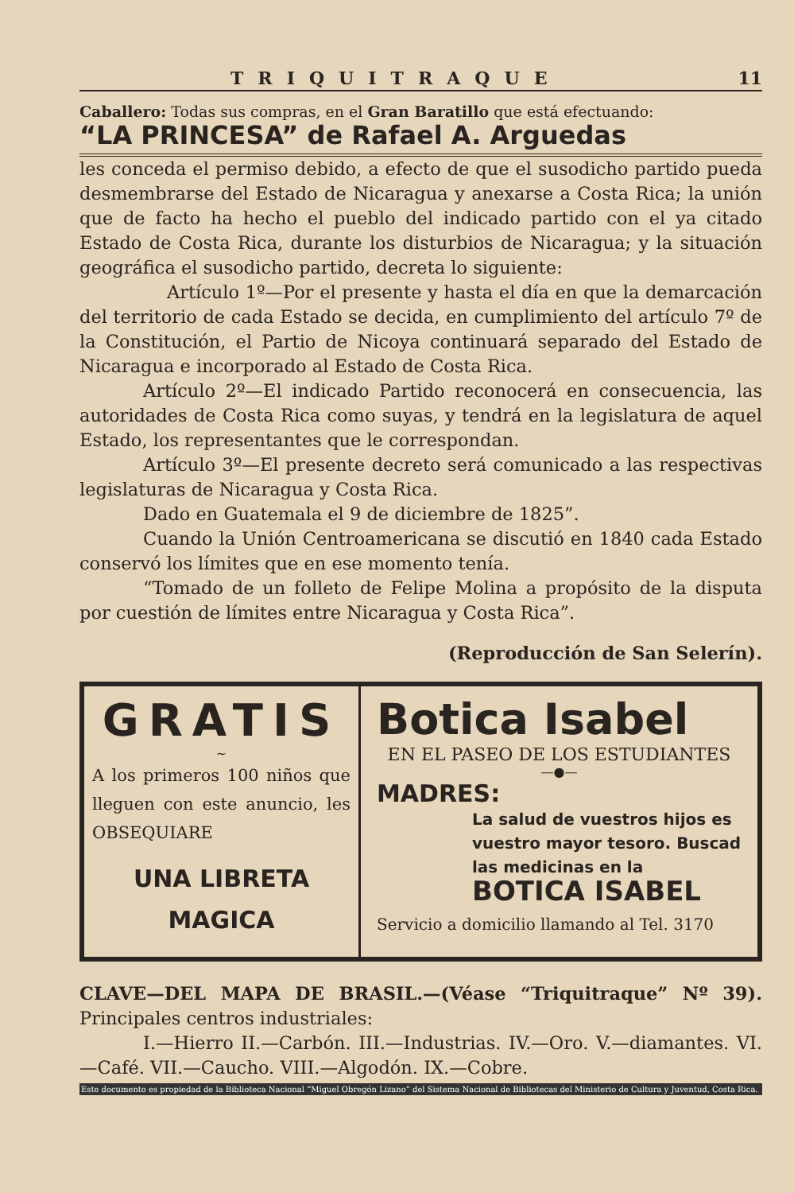TRIQUITRAQUE 11
Caballero: Todas sus compras, en el Gran Baratillo que está efectuando:
“LA PRINCESA” de Rafael A. Arguedas
les conceda el permiso debido, a efecto de que el susodicho partido pueda desmembrarse del Estado de Nicaragua y anexarse a Costa Rica; la unión que de facto ha hecho el pueblo del indicado partido con el ya citado Estado de Costa Rica, durante los disturbios de Nicaragua; y la situación geográfica el susodicho partido, decreta lo siguiente:
Artículo 1º—Por el presente y hasta el día en que la demarcación del territorio de cada Estado se decida, en cumplimiento del artículo 7º de la Constitución, el Partio de Nicoya continuará separado del Estado de Nicaragua e incorporado al Estado de Costa Rica.
Artículo 2º—El indicado Partido reconocerá en consecuencia, las autoridades de Costa Rica como suyas, y tendrá en la legislatura de aquel Estado, los representantes que le correspondan.
Artículo 3º—El presente decreto será comunicado a las respectivas legislaturas de Nicaragua y Costa Rica.
Dado en Guatemala el 9 de diciembre de 1825”.
Cuando la Unión Centroamericana se discutió en 1840 cada Estado conservó los límites que en ese momento tenía.
“Tomado de un folleto de Felipe Molina a propósito de la disputa por cuestión de límites entre Nicaragua y Costa Rica”.
(Reproducción de San Selerín).
GRATIS
~
A los primeros 100 niños que lleguen con este anuncio, les OBSEQUIARE
UNA LIBRETA
MAGICA
Botica Isabel
EN EL PASEO DE LOS ESTUDIANTES
—●—
MADRES:
La salud de vuestros hijos es vuestro mayor tesoro. Buscad las medicinas en la BOTICA ISABEL
Servicio a domicilio llamando al Tel. 3170
CLAVE—DEL MAPA DE BRASIL.—(Véase “Triquitraque” Nº 39). Principales centros industriales:
I.—Hierro II.—Carbón. III.—Industrias. IV.—Oro. V.—diamantes. VI.—Café. VII.—Caucho. VIII.—Algodón. IX.—Cobre.
Este documento es propiedad de la Biblioteca Nacional “Miguel Obregón Lizano” del Sistema Nacional de Bibliotecas del Ministerio de Cultura y Juventud, Costa Rica.